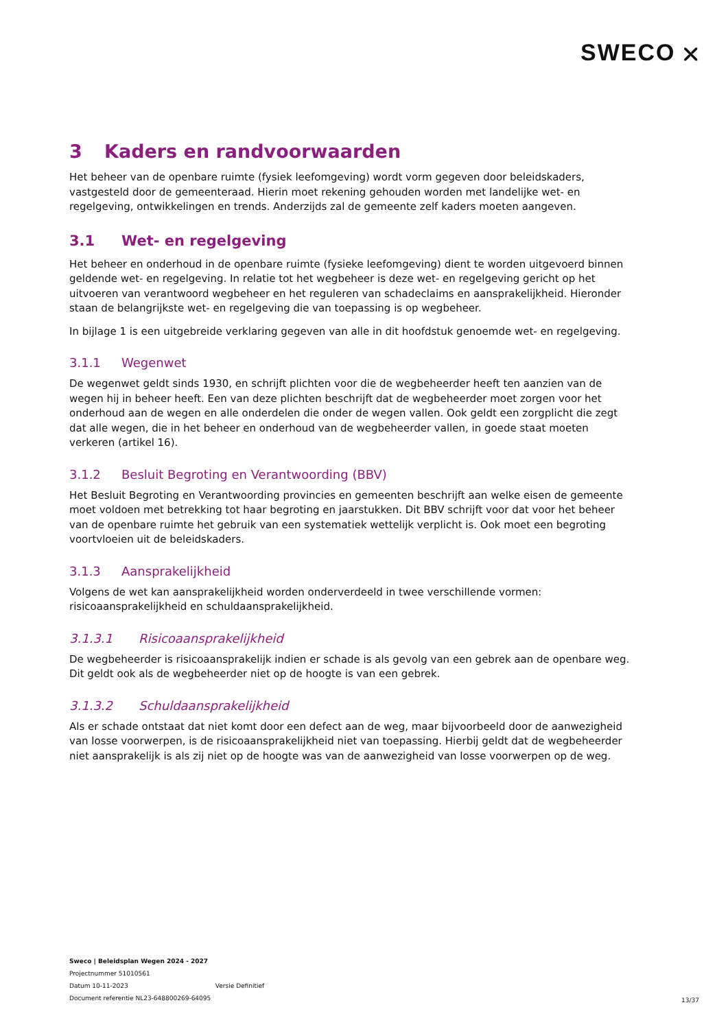SWECO ⛌
3 Kaders en randvoorwaarden
Het beheer van de openbare ruimte (fysiek leefomgeving) wordt vorm gegeven door beleidskaders, vastgesteld door de gemeenteraad. Hierin moet rekening gehouden worden met landelijke wet- en regelgeving, ontwikkelingen en trends. Anderzijds zal de gemeente zelf kaders moeten aangeven.
3.1 Wet- en regelgeving
Het beheer en onderhoud in de openbare ruimte (fysieke leefomgeving) dient te worden uitgevoerd binnen geldende wet- en regelgeving. In relatie tot het wegbeheer is deze wet- en regelgeving gericht op het uitvoeren van verantwoord wegbeheer en het reguleren van schadeclaims en aansprakelijkheid. Hieronder staan de belangrijkste wet- en regelgeving die van toepassing is op wegbeheer.
In bijlage 1 is een uitgebreide verklaring gegeven van alle in dit hoofdstuk genoemde wet- en regelgeving.
3.1.1 Wegenwet
De wegenwet geldt sinds 1930, en schrijft plichten voor die de wegbeheerder heeft ten aanzien van de wegen hij in beheer heeft. Een van deze plichten beschrijft dat de wegbeheerder moet zorgen voor het onderhoud aan de wegen en alle onderdelen die onder de wegen vallen. Ook geldt een zorgplicht die zegt dat alle wegen, die in het beheer en onderhoud van de wegbeheerder vallen, in goede staat moeten verkeren (artikel 16).
3.1.2 Besluit Begroting en Verantwoording (BBV)
Het Besluit Begroting en Verantwoording provincies en gemeenten beschrijft aan welke eisen de gemeente moet voldoen met betrekking tot haar begroting en jaarstukken. Dit BBV schrijft voor dat voor het beheer van de openbare ruimte het gebruik van een systematiek wettelijk verplicht is. Ook moet een begroting voortvloeien uit de beleidskaders.
3.1.3 Aansprakelijkheid
Volgens de wet kan aansprakelijkheid worden onderverdeeld in twee verschillende vormen: risicoaansprakelijkheid en schuldaansprakelijkheid.
3.1.3.1 Risicoaansprakelijkheid
De wegbeheerder is risicoaansprakelijk indien er schade is als gevolg van een gebrek aan de openbare weg. Dit geldt ook als de wegbeheerder niet op de hoogte is van een gebrek.
3.1.3.2 Schuldaansprakelijkheid
Als er schade ontstaat dat niet komt door een defect aan de weg, maar bijvoorbeeld door de aanwezigheid van losse voorwerpen, is de risicoaansprakelijkheid niet van toepassing. Hierbij geldt dat de wegbeheerder niet aansprakelijk is als zij niet op de hoogte was van de aanwezigheid van losse voorwerpen op de weg.
Sweco | Beleidsplan Wegen 2024 - 2027
Projectnummer 51010561
Datum 10-11-2023 Versie Definitief
Document referentie NL23-648800269-64095
13/37